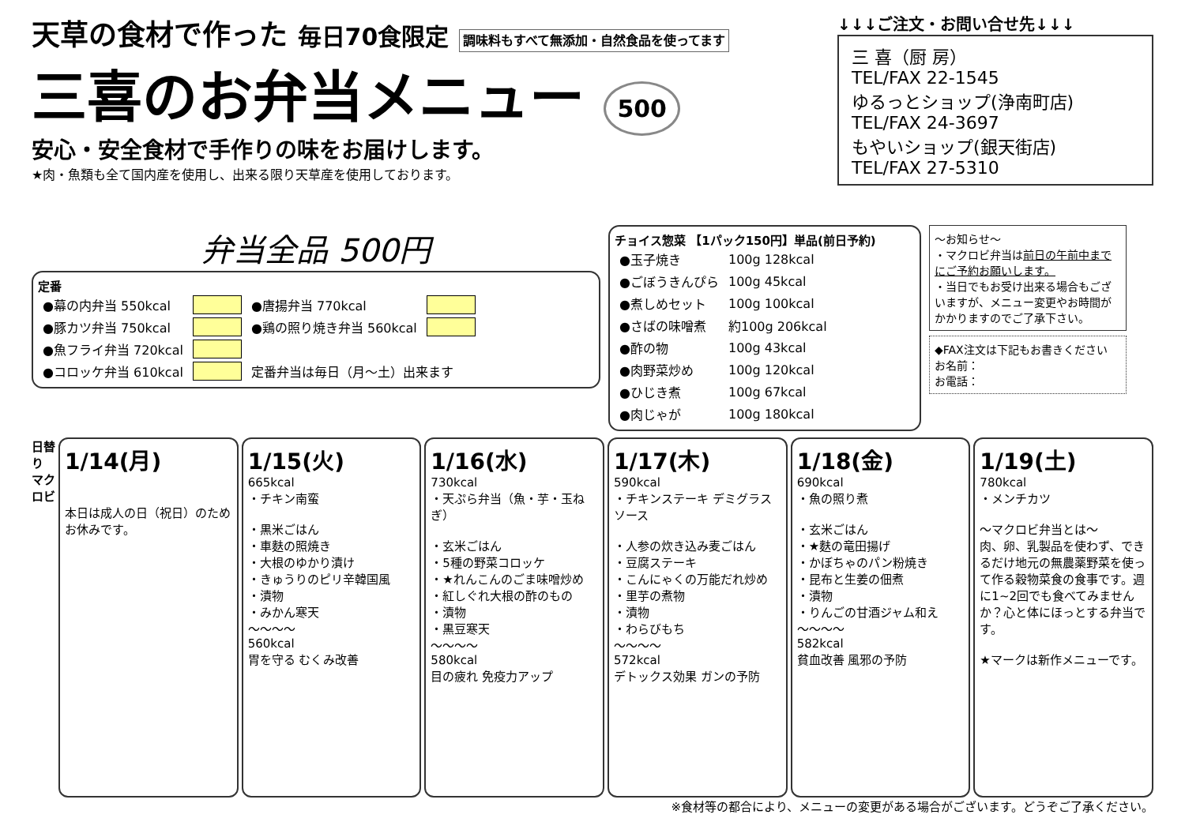天草の食材で作った 毎日70食限定 調味料もすべて無添加・自然食品を使ってます
三喜のお弁当メニュー 500
安心・安全食材で手作りの味をお届けします。
★肉・魚類も全て国内産を使用し、出来る限り天草産を使用しております。
↓↓↓ご注文・お問い合せ先↓↓↓
三 喜（厨 房）
TEL/FAX 22-1545
ゆるっとショップ(浄南町店)
TEL/FAX 24-3697
もやいショップ(銀天街店)
TEL/FAX 27-5310
弁当全品 500円
定番
| ●幕の内弁当 550kcal | | ●唐揚弁当 770kcal | |
| ●豚カツ弁当 750kcal | | ●鶏の照り焼き弁当 560kcal | |
| ●魚フライ弁当 720kcal | | | |
| ●コロッケ弁当 610kcal | | 定番弁当は毎日（月～土）出来ます | |
チョイス惣菜 【1パック150円】単品(前日予約)
| ●玉子焼き | 100g 128kcal |
| ●ごぼうきんぴら | 100g 45kcal |
| ●煮しめセット | 100g 100kcal |
| ●さばの味噌煮 | 約100g 206kcal |
| ●酢の物 | 100g 43kcal |
| ●肉野菜炒め | 100g 120kcal |
| ●ひじき煮 | 100g 67kcal |
| ●肉じゃが | 100g 180kcal |
～お知らせ～
・マクロビ弁当は前日の午前中までにご予約お願いします。
・当日でもお受け出来る場合もございますが、メニュー変更やお時間がかかりますのでご了承下さい。
◆FAX注文は下記もお書きください
お名前：
お電話：
日替り マクロビ
1/14(月)
本日は成人の日（祝日）のためお休みです。
1/15(火)
665kcal
・チキン南蛮
・黒米ごはん
・車麩の照焼き
・大根のゆかり漬け
・きゅうりのピリ辛韓国風
・漬物
・みかん寒天
～～～～
560kcal
胃を守る むくみ改善
1/16(水)
730kcal
・天ぷら弁当（魚・芋・玉ねぎ）
・玄米ごはん
・5種の野菜コロッケ
・★れんこんのごま味噌炒め
・紅しぐれ大根の酢のもの
・漬物
・黒豆寒天
～～～～
580kcal
目の疲れ 免疫力アップ
1/17(木)
590kcal
・チキンステーキ デミグラスソース
・人参の炊き込み麦ごはん
・豆腐ステーキ
・こんにゃくの万能だれ炒め
・里芋の煮物
・漬物
・わらびもち
～～～～
572kcal
デトックス効果 ガンの予防
1/18(金)
690kcal
・魚の照り煮
・玄米ごはん
・★麩の竜田揚げ
・かぼちゃのパン粉焼き
・昆布と生姜の佃煮
・漬物
・りんごの甘酒ジャム和え
～～～～
582kcal
貧血改善 風邪の予防
1/19(土)
780kcal
・メンチカツ
～マクロビ弁当とは～
肉、卵、乳製品を使わず、できるだけ地元の無農薬野菜を使って作る穀物菜食の食事です。週に1~2回でも食べてみませんか？心と体にほっとする弁当です。
★マークは新作メニューです。
※食材等の都合により、メニューの変更がある場合がございます。どうぞご了承ください。